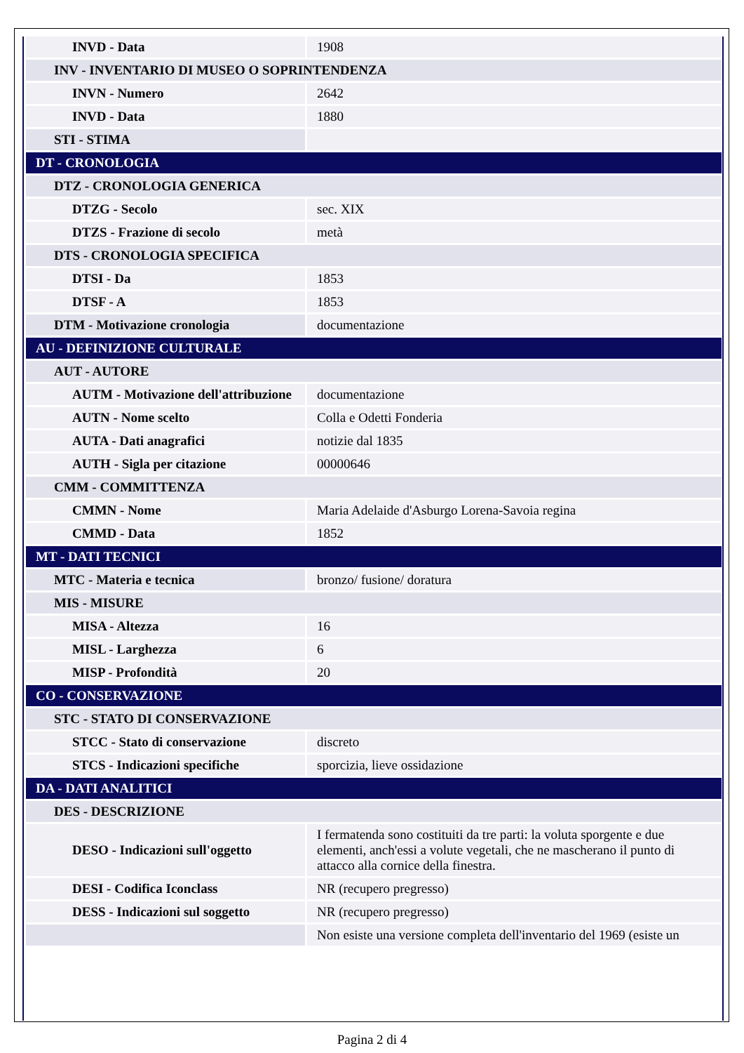| INVD - Data | 1908 |
| INV - INVENTARIO DI MUSEO O SOPRINTENDENZA | |
| INVN - Numero | 2642 |
| INVD - Data | 1880 |
| STI - STIMA | |
| DT - CRONOLOGIA | |
| DTZ - CRONOLOGIA GENERICA | |
| DTZG - Secolo | sec. XIX |
| DTZS - Frazione di secolo | metà |
| DTS - CRONOLOGIA SPECIFICA | |
| DTSI - Da | 1853 |
| DTSF - A | 1853 |
| DTM - Motivazione cronologia | documentazione |
| AU - DEFINIZIONE CULTURALE | |
| AUT - AUTORE | |
| AUTM - Motivazione dell'attribuzione | documentazione |
| AUTN - Nome scelto | Colla e Odetti Fonderia |
| AUTA - Dati anagrafici | notizie dal 1835 |
| AUTH - Sigla per citazione | 00000646 |
| CMM - COMMITTENZA | |
| CMMN - Nome | Maria Adelaide d'Asburgo Lorena-Savoia regina |
| CMMD - Data | 1852 |
| MT - DATI TECNICI | |
| MTC - Materia e tecnica | bronzo/ fusione/ doratura |
| MIS - MISURE | |
| MISA - Altezza | 16 |
| MISL - Larghezza | 6 |
| MISP - Profondità | 20 |
| CO - CONSERVAZIONE | |
| STC - STATO DI CONSERVAZIONE | |
| STCC - Stato di conservazione | discreto |
| STCS - Indicazioni specifiche | sporcizia, lieve ossidazione |
| DA - DATI ANALITICI | |
| DES - DESCRIZIONE | |
| DESO - Indicazioni sull'oggetto | I fermatenda sono costituiti da tre parti: la voluta sporgente e due elementi, anch'essi a volute vegetali, che ne mascherano il punto di attacco alla cornice della finestra. |
| DESI - Codifica Iconclass | NR (recupero pregresso) |
| DESS - Indicazioni sul soggetto | NR (recupero pregresso) |
| | Non esiste una versione completa dell'inventario del 1969 (esiste un |
Pagina 2 di 4